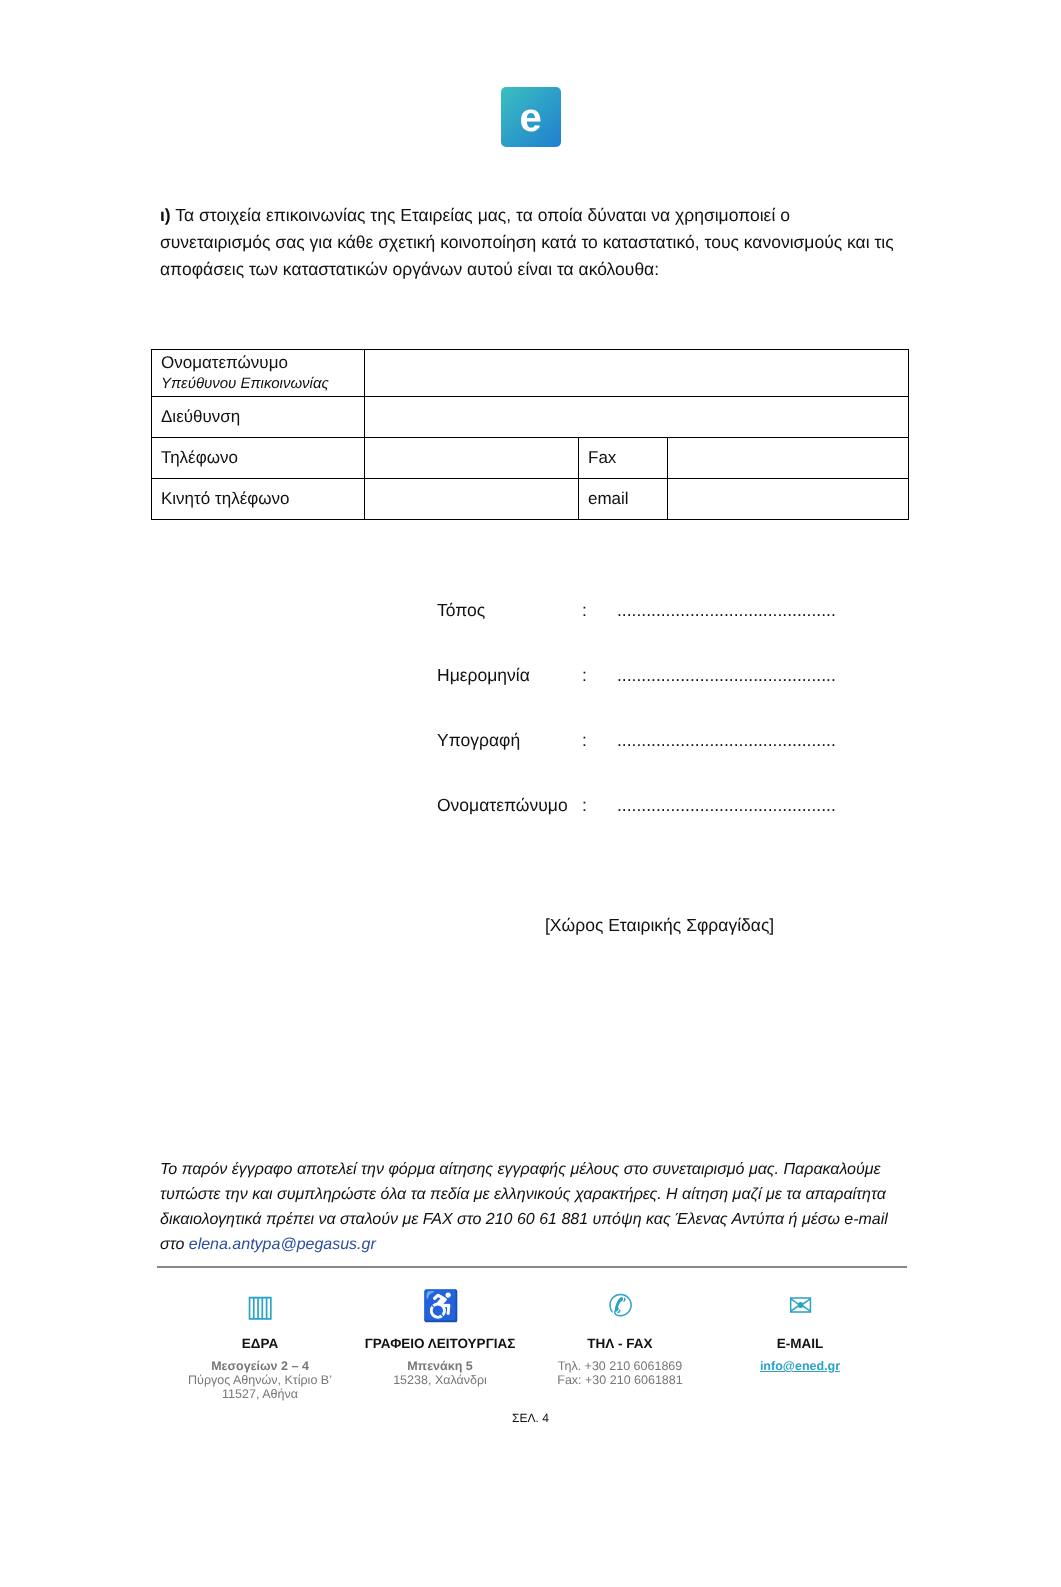e
ι) Τα στοιχεία επικοινωνίας της Εταιρείας μας, τα οποία δύναται να χρησιμοποιεί ο συνεταιρισμός σας για κάθε σχετική κοινοποίηση κατά το καταστατικό, τους κανονισμούς και τις αποφάσεις των καταστατικών οργάνων αυτού είναι τα ακόλουθα:
| Ονοματεπώνυμο Υπεύθυνου Επικοινωνίας | | | |
| Διεύθυνση | | | |
| Τηλέφωνο | | Fax | |
| Κινητό τηλέφωνο | | email | |
Τόπος:.............................................
Ημερομηνία:.............................................
Υπογραφή:.............................................
Ονοματεπώνυμο:.............................................
[Χώρος Εταιρικής Σφραγίδας]
Το παρόν έγγραφο αποτελεί την φόρμα αίτησης εγγραφής μέλους στο συνεταιρισμό μας. Παρακαλούμε τυπώστε την και συμπληρώστε όλα τα πεδία με ελληνικούς χαρακτήρες. Η αίτηση μαζί με τα απαραίτητα δικαιολογητικά πρέπει να σταλούν με FAX στο 210 60 61 881 υπόψη κας Έλενας Αντύπα ή μέσω e-mail στο elena.antypa@pegasus.gr
▥
ΕΔΡΑ
Μεσογείων 2 – 4
Πύργος Αθηνών, Κτίριο Β’
11527, Αθήνα
♿
ΓΡΑΦΕΙΟ ΛΕΙΤΟΥΡΓΙΑΣ
Μπενάκη 5
15238, Χαλάνδρι
✆
ΤΗΛ - FAX
Τηλ. +30 210 6061869
Fax: +30 210 6061881
✉
E-MAIL
info@ened.gr
ΣΕΛ. 4